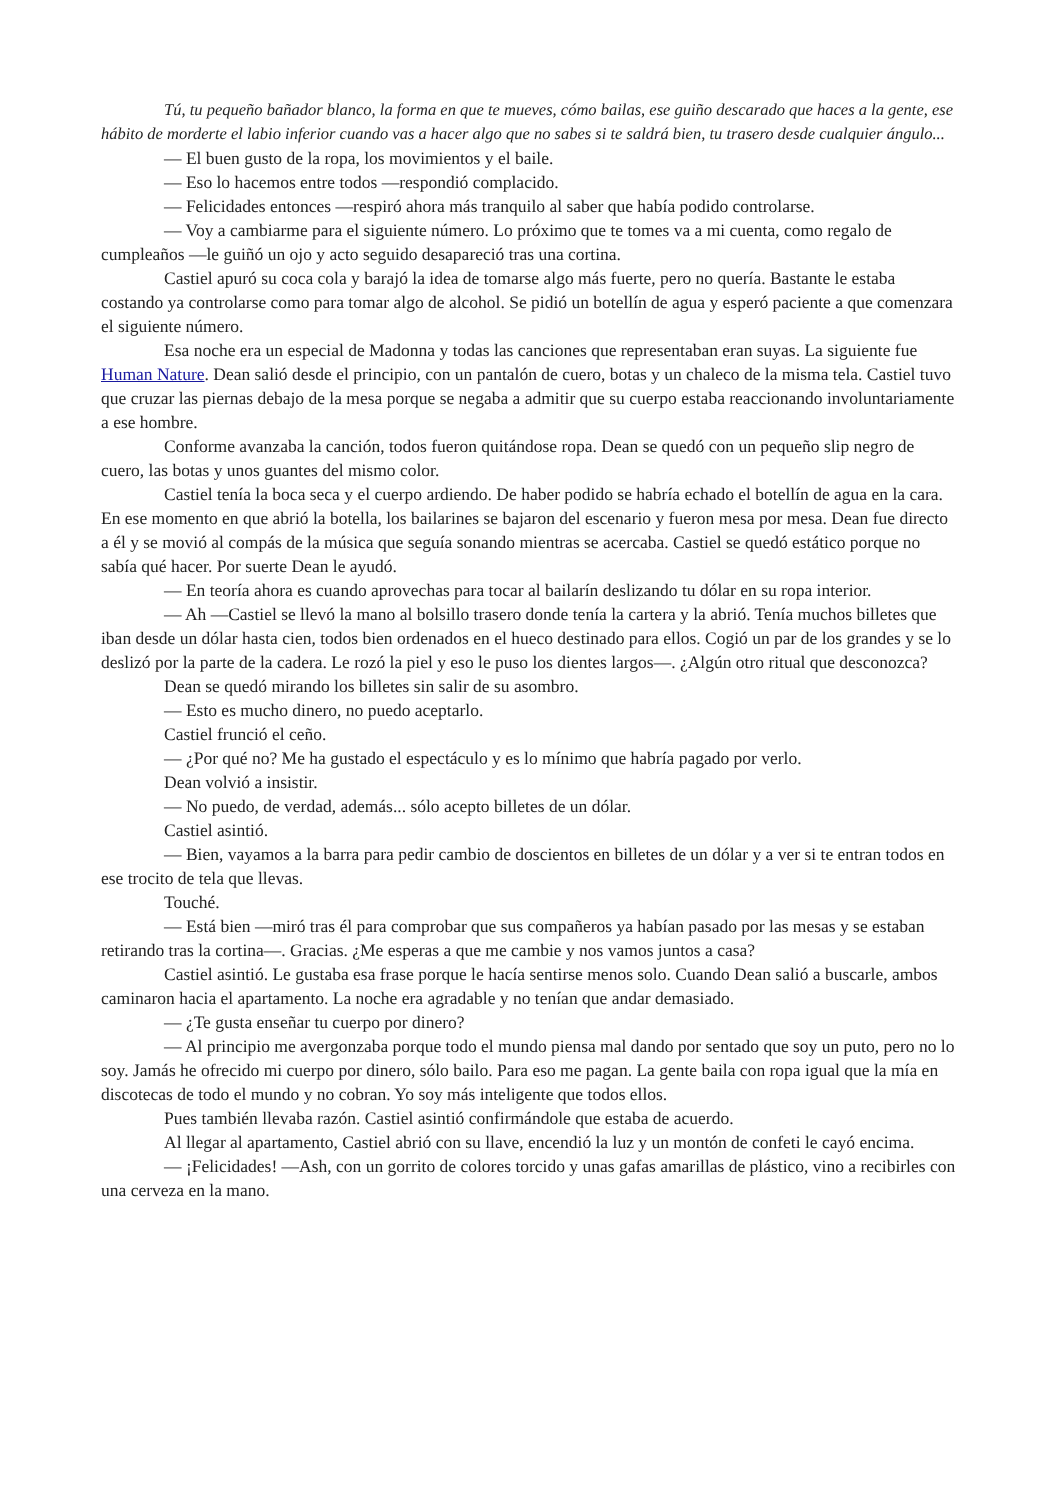Tú, tu pequeño bañador blanco, la forma en que te mueves, cómo bailas, ese guiño descarado que haces a la gente, ese hábito de morderte el labio inferior cuando vas a hacer algo que no sabes si te saldrá bien, tu trasero desde cualquier ángulo...
— El buen gusto de la ropa, los movimientos y el baile.
— Eso lo hacemos entre todos —respondió complacido.
— Felicidades entonces —respiró ahora más tranquilo al saber que había podido controlarse.
— Voy a cambiarme para el siguiente número. Lo próximo que te tomes va a mi cuenta, como regalo de cumpleaños —le guiñó un ojo y acto seguido desapareció tras una cortina.
Castiel apuró su coca cola y barajó la idea de tomarse algo más fuerte, pero no quería. Bastante le estaba costando ya controlarse como para tomar algo de alcohol. Se pidió un botellín de agua y esperó paciente a que comenzara el siguiente número.
Esa noche era un especial de Madonna y todas las canciones que representaban eran suyas. La siguiente fue Human Nature. Dean salió desde el principio, con un pantalón de cuero, botas y un chaleco de la misma tela. Castiel tuvo que cruzar las piernas debajo de la mesa porque se negaba a admitir que su cuerpo estaba reaccionando involuntariamente a ese hombre.
Conforme avanzaba la canción, todos fueron quitándose ropa. Dean se quedó con un pequeño slip negro de cuero, las botas y unos guantes del mismo color.
Castiel tenía la boca seca y el cuerpo ardiendo. De haber podido se habría echado el botellín de agua en la cara. En ese momento en que abrió la botella, los bailarines se bajaron del escenario y fueron mesa por mesa. Dean fue directo a él y se movió al compás de la música que seguía sonando mientras se acercaba. Castiel se quedó estático porque no sabía qué hacer. Por suerte Dean le ayudó.
— En teoría ahora es cuando aprovechas para tocar al bailarín deslizando tu dólar en su ropa interior.
— Ah —Castiel se llevó la mano al bolsillo trasero donde tenía la cartera y la abrió. Tenía muchos billetes que iban desde un dólar hasta cien, todos bien ordenados en el hueco destinado para ellos. Cogió un par de los grandes y se lo deslizó por la parte de la cadera. Le rozó la piel y eso le puso los dientes largos—. ¿Algún otro ritual que desconozca?
Dean se quedó mirando los billetes sin salir de su asombro.
— Esto es mucho dinero, no puedo aceptarlo.
Castiel frunció el ceño.
— ¿Por qué no? Me ha gustado el espectáculo y es lo mínimo que habría pagado por verlo.
Dean volvió a insistir.
— No puedo, de verdad, además... sólo acepto billetes de un dólar.
Castiel asintió.
— Bien, vayamos a la barra para pedir cambio de doscientos en billetes de un dólar y a ver si te entran todos en ese trocito de tela que llevas.
Touché.
— Está bien —miró tras él para comprobar que sus compañeros ya habían pasado por las mesas y se estaban retirando tras la cortina—. Gracias. ¿Me esperas a que me cambie y nos vamos juntos a casa?
Castiel asintió. Le gustaba esa frase porque le hacía sentirse menos solo. Cuando Dean salió a buscarle, ambos caminaron hacia el apartamento. La noche era agradable y no tenían que andar demasiado.
— ¿Te gusta enseñar tu cuerpo por dinero?
— Al principio me avergonzaba porque todo el mundo piensa mal dando por sentado que soy un puto, pero no lo soy. Jamás he ofrecido mi cuerpo por dinero, sólo bailo. Para eso me pagan. La gente baila con ropa igual que la mía en discotecas de todo el mundo y no cobran. Yo soy más inteligente que todos ellos.
Pues también llevaba razón. Castiel asintió confirmándole que estaba de acuerdo.
Al llegar al apartamento, Castiel abrió con su llave, encendió la luz y un montón de confeti le cayó encima.
— ¡Felicidades! —Ash, con un gorrito de colores torcido y unas gafas amarillas de plástico, vino a recibirles con una cerveza en la mano.